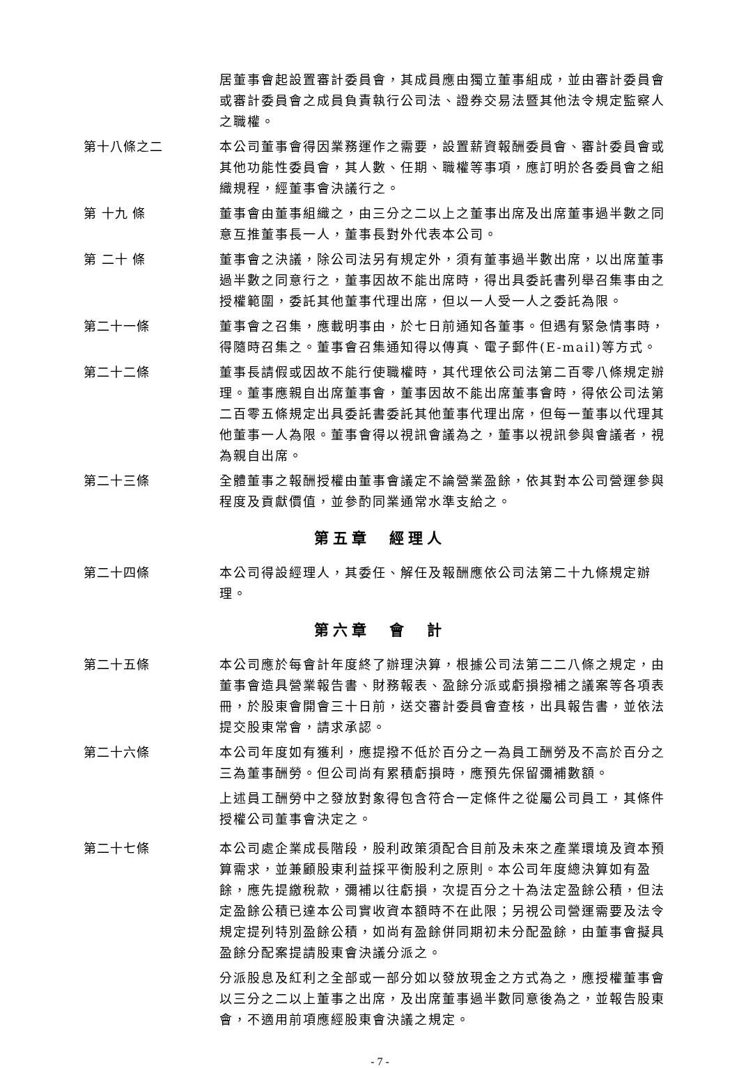居董事會起設置審計委員會，其成員應由獨立董事組成，並由審計委員會或審計委員會之成員負責執行公司法、證券交易法暨其他法令規定監察人之職權。
第十八條之二 本公司董事會得因業務運作之需要，設置薪資報酬委員會、審計委員會或其他功能性委員會，其人數、任期、職權等事項，應訂明於各委員會之組織規程，經董事會決議行之。
第 十九 條 董事會由董事組織之，由三分之二以上之董事出席及出席董事過半數之同意互推董事長一人，董事長對外代表本公司。
第 二十 條 董事會之決議，除公司法另有規定外，須有董事過半數出席，以出席董事過半數之同意行之，董事因故不能出席時，得出具委託書列舉召集事由之授權範圍，委託其他董事代理出席，但以一人受一人之委託為限。
第二十一條 董事會之召集，應載明事由，於七日前通知各董事。但遇有緊急情事時，得隨時召集之。董事會召集通知得以傳真、電子郵件(E-mail)等方式。
第二十二條 董事長請假或因故不能行使職權時，其代理依公司法第二百零八條規定辦理。董事應親自出席董事會，董事因故不能出席董事會時，得依公司法第二百零五條規定出具委託書委託其他董事代理出席，但每一董事以代理其他董事一人為限。董事會得以視訊會議為之，董事以視訊參與會議者，視為親自出席。
第二十三條 全體董事之報酬授權由董事會議定不論營業盈餘，依其對本公司營運參與程度及貢獻價值，並參酌同業通常水準支給之。
第五章　經理人
第二十四條 本公司得設經理人，其委任、解任及報酬應依公司法第二十九條規定辦理。
第六章　會　計
第二十五條 本公司應於每會計年度終了辦理決算，根據公司法第二二八條之規定，由董事會造具營業報告書、財務報表、盈餘分派或虧損撥補之議案等各項表冊，於股東會開會三十日前，送交審計委員會查核，出具報告書，並依法提交股東常會，請求承認。
第二十六條 本公司年度如有獲利，應提撥不低於百分之一為員工酬勞及不高於百分之三為董事酬勞。但公司尚有累積虧損時，應預先保留彌補數額。
上述員工酬勞中之發放對象得包含符合一定條件之從屬公司員工，其條件授權公司董事會決定之。
第二十七條 本公司處企業成長階段，股利政策須配合目前及未來之產業環境及資本預算需求，並兼顧股東利益採平衡股利之原則。本公司年度總決算如有盈餘，應先提繳稅款，彌補以往虧損，次提百分之十為法定盈餘公積，但法定盈餘公積已達本公司實收資本額時不在此限；另視公司營運需要及法令規定提列特別盈餘公積，如尚有盈餘併同期初未分配盈餘，由董事會擬具盈餘分配案提請股東會決議分派之。
分派股息及紅利之全部或一部分如以發放現金之方式為之，應授權董事會以三分之二以上董事之出席，及出席董事過半數同意後為之，並報告股東會，不適用前項應經股東會決議之規定。
- 7 -